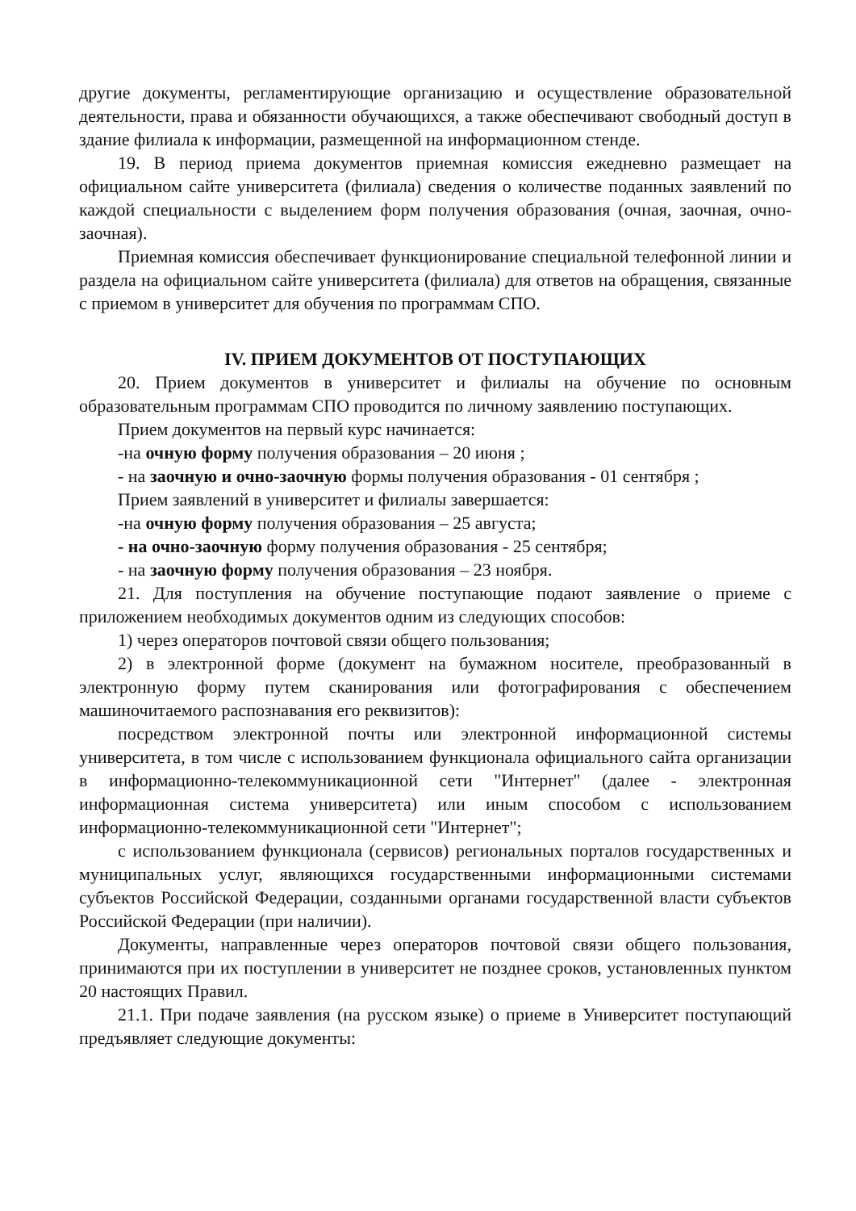другие документы, регламентирующие организацию и осуществление образовательной деятельности, права и обязанности обучающихся, а также обеспечивают свободный доступ в здание филиала к информации, размещенной на информационном стенде.
19. В период приема документов приемная комиссия ежедневно размещает на официальном сайте университета (филиала) сведения о количестве поданных заявлений по каждой специальности с выделением форм получения образования (очная, заочная, очно- заочная).
Приемная комиссия обеспечивает функционирование специальной телефонной линии и раздела на официальном сайте университета (филиала) для ответов на обращения, связанные с приемом в университет для обучения по программам СПО.
IV. ПРИЕМ ДОКУМЕНТОВ ОТ ПОСТУПАЮЩИХ
20. Прием документов в университет и филиалы на обучение по основным образовательным программам СПО проводится по личному заявлению поступающих.
Прием документов на первый курс начинается:
-на очную форму получения образования – 20 июня ;
- на заочную и очно-заочную формы получения образования - 01 сентября ;
Прием заявлений в университет и филиалы завершается:
-на очную форму получения образования – 25 августа;
- на очно-заочную форму получения образования - 25 сентября;
- на заочную форму получения образования – 23 ноября.
21. Для поступления на обучение поступающие подают заявление о приеме с приложением необходимых документов одним из следующих способов:
1) через операторов почтовой связи общего пользования;
2) в электронной форме (документ на бумажном носителе, преобразованный в электронную форму путем сканирования или фотографирования с обеспечением машиночитаемого распознавания его реквизитов):
посредством электронной почты или электронной информационной системы университета, в том числе с использованием функционала официального сайта организации в информационно-телекоммуникационной сети "Интернет" (далее - электронная информационная система университета) или иным способом с использованием информационно-телекоммуникационной сети "Интернет";
с использованием функционала (сервисов) региональных порталов государственных и муниципальных услуг, являющихся государственными информационными системами субъектов Российской Федерации, созданными органами государственной власти субъектов Российской Федерации (при наличии).
Документы, направленные через операторов почтовой связи общего пользования, принимаются при их поступлении в университет не позднее сроков, установленных пунктом 20 настоящих Правил.
21.1. При подаче заявления (на русском языке) о приеме в Университет поступающий предъявляет следующие документы: